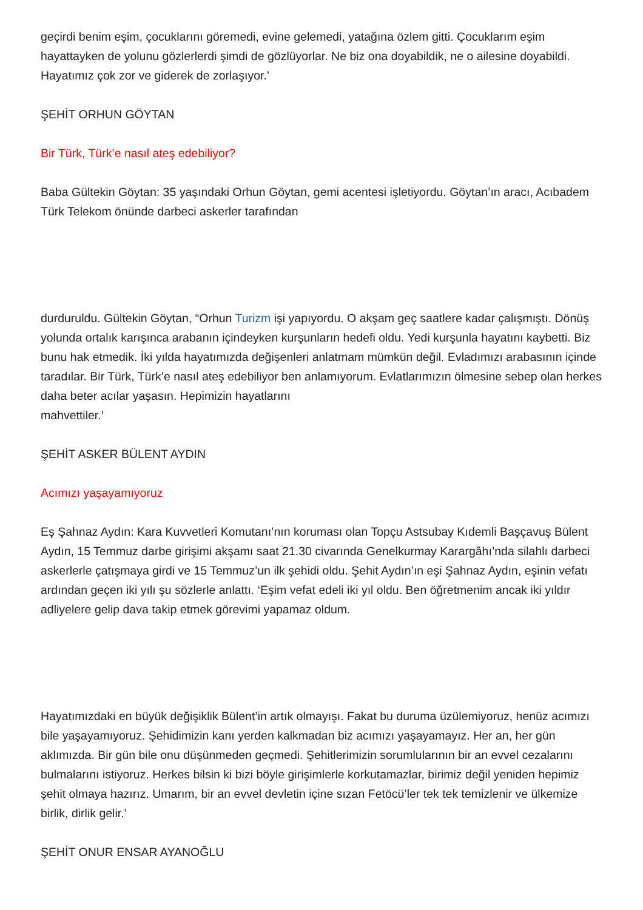geçirdi benim eşim, çocuklarını göremedi, evine gelemedi, yatağına özlem gitti. Çocuklarım eşim hayattayken de yolunu gözlerlerdi şimdi de gözlüyorlar. Ne biz ona doyabildik, ne o ailesine doyabildi. Hayatımız çok zor ve giderek de zorlaşıyor.’
ŞEHİT ORHUN GÖYTAN
Bir Türk, Türk’e nasıl ateş edebiliyor?
Baba Gültekin Göytan: 35 yaşındaki Orhun Göytan, gemi acentesi işletiyordu. Göytan’ın aracı, Acıbadem Türk Telekom önünde darbeci askerler tarafından
durduruldu. Gültekin Göytan, “Orhun Turizm işi yapıyordu. O akşam geç saatlere kadar çalışmıştı. Dönüş yolunda ortalık karışınca arabanın içindeyken kurşunların hedefi oldu. Yedi kurşunla hayatını kaybetti. Biz bunu hak etmedik. İki yılda hayatımızda değişenleri anlatmam mümkün değil. Evladımızı arabasının içinde taradılar. Bir Türk, Türk’e nasıl ateş edebiliyor ben anlamıyorum. Evlatlarımızın ölmesine sebep olan herkes daha beter acılar yaşasın. Hepimizin hayatlarını
mahvettiler.’
ŞEHİT ASKER BÜLENT AYDIN
Acımızı yaşayamıyoruz
Eş Şahnaz Aydın: Kara Kuvvetleri Komutanı’nın koruması olan Topçu Astsubay Kıdemli Başçavuş Bülent Aydın, 15 Temmuz darbe girişimi akşamı saat 21.30 civarında Genelkurmay Karargâhı’nda silahlı darbeci askerlerle çatışmaya girdi ve 15 Temmuz’un ilk şehidi oldu. Şehit Aydın’ın eşi Şahnaz Aydın, eşinin vefatı ardından geçen iki yılı şu sözlerle anlattı. ‘Eşim vefat edeli iki yıl oldu. Ben öğretmenim ancak iki yıldır adliyelere gelip dava takip etmek görevimi yapamaz oldum.
Hayatımızdaki en büyük değişiklik Bülent’in artık olmayışı. Fakat bu duruma üzülemiyoruz, henüz acımızı bile yaşayamıyoruz. Şehidimizin kanı yerden kalkmadan biz acımızı yaşayamayız. Her an, her gün aklımızda. Bir gün bile onu düşünmeden geçmedi. Şehitlerimizin sorumlularının bir an evvel cezalarını bulmalarını istiyoruz. Herkes bilsin ki bizi böyle girişimlerle korkutamazlar, birimiz değil yeniden hepimiz şehit olmaya hazırız. Umarım, bir an evvel devletin içine sızan Fetöcü’ler tek tek temizlenir ve ülkemize birlik, dirlik gelir.’
ŞEHİT ONUR ENSAR AYANOĞLU